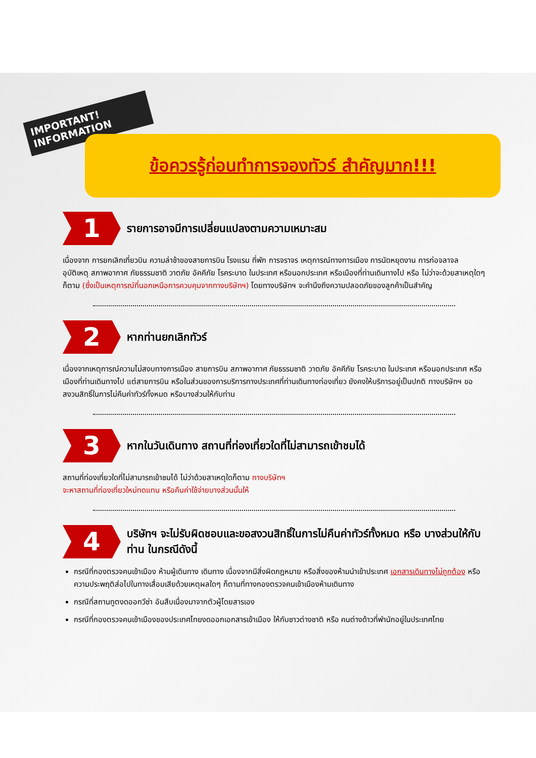IMPORTANT! INFORMATION
ข้อควรรู้ก่อนทำการจองทัวร์ สำคัญมาก!!!
1
รายการอาจมีการเปลี่ยนแปลงตามความเหมาะสม
เนื่องจาก การยกเลิกเที่ยวบิน ความล่าช้าของสายการบิน โรงแรม ที่พัก การจราจร เหตุการณ์ทางการเมือง การนัดหยุดงาน การก่อจลาจล อุบัติเหตุ สภาพอากาศ ภัยธรรมชาติ วาตภัย อัคคีภัย โรคระบาด ในประเทศ หรือนอกประเทศ หรือเมืองที่ท่านเดินทางไป หรือ ไม่ว่าจะด้วยสาเหตุใดๆ ก็ตาม (ซึ่งเป็นเหตุการณ์ที่นอกเหนือการควบคุมจากทางบริษัทฯ) โดยทางบริษัทฯ จะคำนึงถึงความปลอดภัยของลูกค้าเป็นสำคัญ
2
หากท่านยกเลิกทัวร์
เนื่องจากเหตุการณ์ความไม่สงบทางการเมือง สายการบิน สภาพอากาศ ภัยธรรมชาติ วาตภัย อัคคีภัย โรคระบาด ในประเทศ หรือนอกประเทศ หรือเมืองที่ท่านเดินทางไป แต่สายการบิน หรือในส่วนของการบริการทางประเทศที่ท่านเดินทางท่องเที่ยว ยังคงให้บริการอยู่เป็นปกติ ทางบริษัทฯ ขอสงวนสิทธิ์ในการไม่คืนค่าทัวร์ทั้งหมด หรือบางส่วนให้กับท่าน
3
หากในวันเดินทาง สถานที่ท่องเที่ยวใดที่ไม่สามารถเข้าชมได้
สถานที่ท่องเที่ยวใดที่ไม่สามารถเข้าชมได้ ไม่ว่าด้วยสาเหตุใดก็ตาม ทางบริษัทฯ
จะหาสถานที่ท่องเที่ยวใหม่ทดแทน หรือคืนค่าใช้จ่ายบางส่วนนั้นให้
4
บริษัทฯ จะไม่รับผิดชอบและขอสงวนสิทธิ์ในการไม่คืนค่าทัวร์ทั้งหมด หรือ บางส่วนให้กับท่าน ในกรณีดังนี้
กรณีที่กองตรวจคนเข้าเมือง ห้ามผู้เดินทาง เดินทาง เนื่องจากมีสิ่งผิดกฎหมาย หรือสิ่งของห้ามนำเข้าประเทศ เอกสารเดินทางไม่ถูกต้อง หรือความประพฤติส่อไปในทางเสื่อมเสียด้วยเหตุผลใดๆ ก็ตามที่ทางกองตรวจคนเข้าเมืองห้ามเดินทาง
กรณีที่สถานทูตงดออกวีซ่า อันสืบเนื่องมาจากตัวผู้โดยสารเอง
กรณีที่กองตรวจคนเข้าเมืองของประเทศไทยงดออกเอกสารเข้าเมือง ให้กับชาวต่างชาติ หรือ คนต่างด้าวที่พำนักอยู่ในประเทศไทย